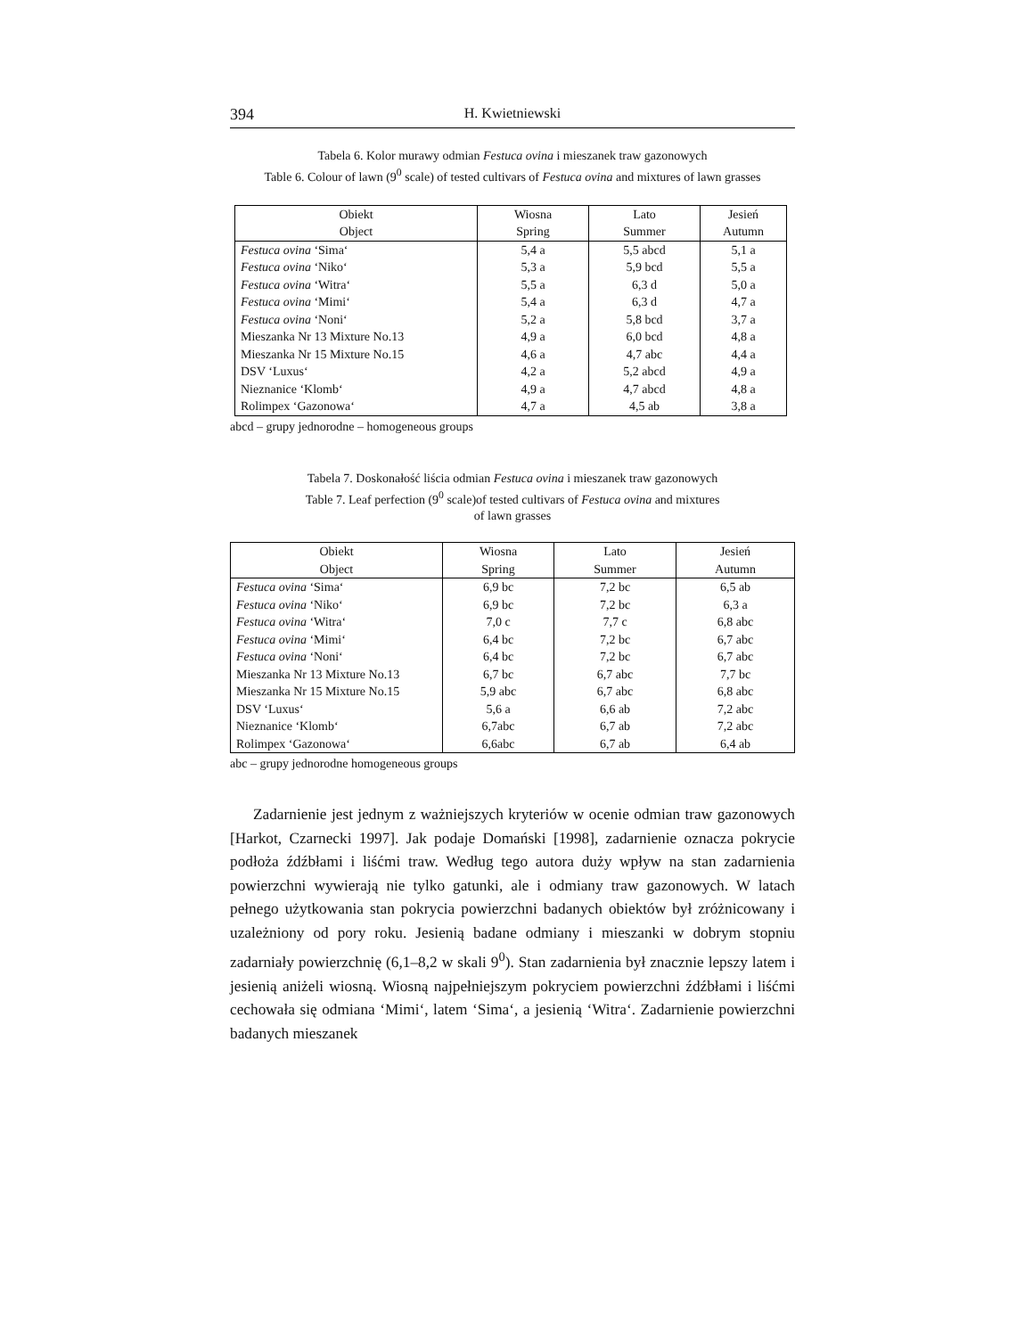394 H. Kwietniewski
Tabela 6. Kolor murawy odmian Festuca ovina i mieszanek traw gazonowych
Table 6. Colour of lawn (9<sup>0</sup> scale) of tested cultivars of Festuca ovina and mixtures of lawn grasses
| Obiekt Object | Wiosna Spring | Lato Summer | Jesień Autumn |
| --- | --- | --- | --- |
| Festuca ovina ‘Sima‘ | 5,4 a | 5,5 abcd | 5,1 a |
| Festuca ovina ‘Niko‘ | 5,3 a | 5,9 bcd | 5,5 a |
| Festuca ovina ‘Witra‘ | 5,5 a | 6,3 d | 5,0 a |
| Festuca ovina ‘Mimi‘ | 5,4 a | 6,3 d | 4,7 a |
| Festuca ovina ‘Noni‘ | 5,2 a | 5,8 bcd | 3,7 a |
| Mieszanka Nr 13 Mixture No.13 | 4,9 a | 6,0 bcd | 4,8 a |
| Mieszanka Nr 15 Mixture No.15 | 4,6 a | 4,7 abc | 4,4 a |
| DSV ‘Luxus‘ | 4,2 a | 5,2 abcd | 4,9 a |
| Nieznanice ‘Klomb‘ | 4,9 a | 4,7 abcd | 4,8 a |
| Rolimpex ‘Gazonowa‘ | 4,7 a | 4,5 ab | 3,8 a |
abcd – grupy jednorodne – homogeneous groups
Tabela 7. Doskonałość liścia odmian Festuca ovina i mieszanek traw gazonowych
Table 7. Leaf perfection (9<sup>0</sup> scale)of tested cultivars of Festuca ovina and mixtures
of lawn grasses
| Obiekt Object | Wiosna Spring | Lato Summer | Jesień Autumn |
| --- | --- | --- | --- |
| Festuca ovina ‘Sima‘ | 6,9 bc | 7,2 bc | 6,5 ab |
| Festuca ovina ‘Niko‘ | 6,9 bc | 7,2 bc | 6,3 a |
| Festuca ovina ‘Witra‘ | 7,0 c | 7,7 c | 6,8 abc |
| Festuca ovina ‘Mimi‘ | 6,4 bc | 7,2 bc | 6,7 abc |
| Festuca ovina ‘Noni‘ | 6,4 bc | 7,2 bc | 6,7 abc |
| Mieszanka Nr 13 Mixture No.13 | 6,7 bc | 6,7 abc | 7,7 bc |
| Mieszanka Nr 15 Mixture No.15 | 5,9 abc | 6,7 abc | 6,8 abc |
| DSV ‘Luxus‘ | 5,6 a | 6,6 ab | 7,2 abc |
| Nieznanice ‘Klomb‘ | 6,7abc | 6,7 ab | 7,2 abc |
| Rolimpex ‘Gazonowa‘ | 6,6abc | 6,7 ab | 6,4 ab |
abc – grupy jednorodne homogeneous groups
Zadarnienie jest jednym z ważniejszych kryteriów w ocenie odmian traw gazonowych [Harkot, Czarnecki 1997]. Jak podaje Domański [1998], zadarnienie oznacza pokrycie podłoża źdźbłami i liśćmi traw. Według tego autora duży wpływ na stan zadarnienia powierzchni wywierają nie tylko gatunki, ale i odmiany traw gazonowych. W latach pełnego użytkowania stan pokrycia powierzchni badanych obiektów był zróżnicowany i uzależniony od pory roku. Jesienią badane odmiany i mieszanki w dobrym stopniu zadarniały powierzchnię (6,1–8,2 w skali 9<sup>0</sup>). Stan zadarnienia był znacznie lepszy latem i jesienią aniżeli wiosną. Wiosną najpełniejszym pokryciem powierzchni źdźbłami i liśćmi cechowała się odmiana ‘Mimi‘, latem ‘Sima‘, a jesienią ‘Witra‘. Zadarnienie powierzchni badanych mieszanek